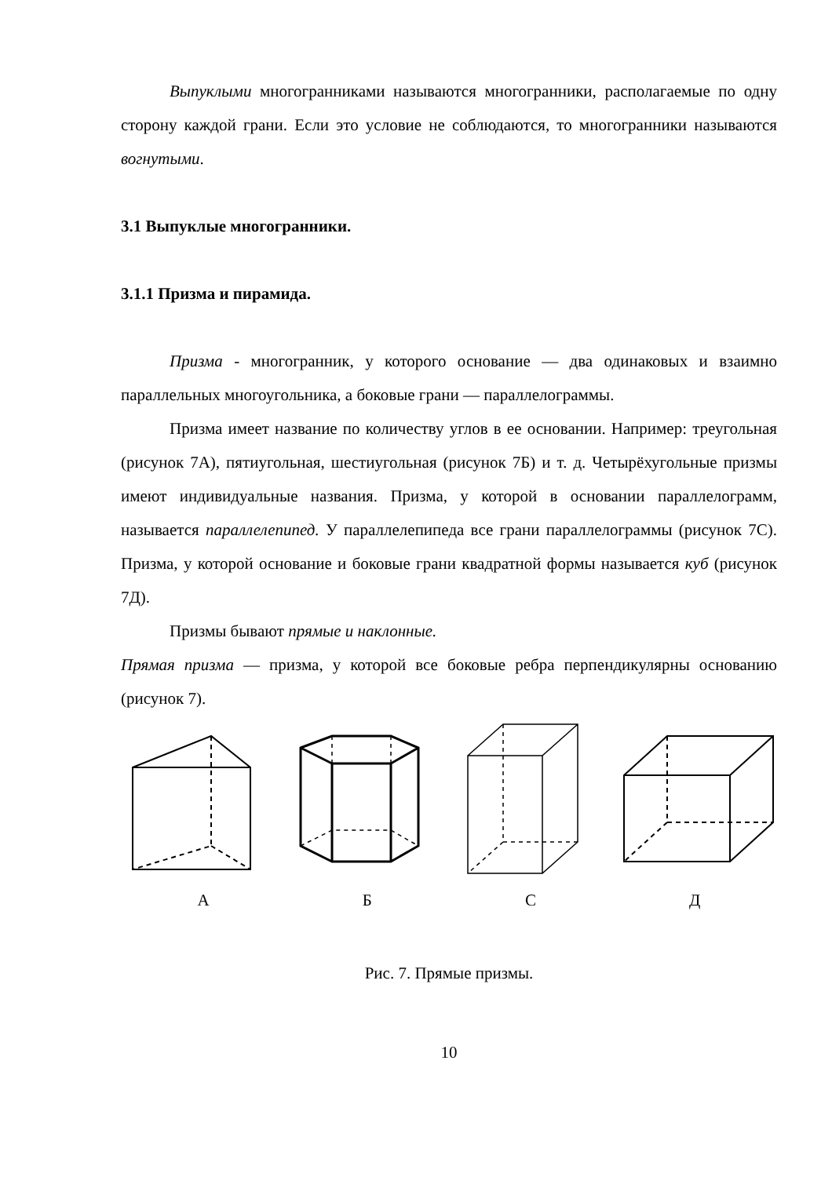Выпуклыми многогранниками называются многогранники, располагаемые по одну сторону каждой грани. Если это условие не соблюдаются, то многогранники называются вогнутыми.
3.1 Выпуклые многогранники.
3.1.1 Призма и пирамида.
Призма - многогранник, у которого основание — два одинаковых и взаимно параллельных многоугольника, а боковые грани — параллелограммы.
Призма имеет название по количеству углов в ее основании. Например: треугольная (рисунок 7А), пятиугольная, шестиугольная (рисунок 7Б) и т. д. Четырёхугольные призмы имеют индивидуальные названия. Призма, у которой в основании параллелограмм, называется параллелепипед. У параллелепипеда все грани параллелограммы (рисунок 7С). Призма, у которой основание и боковые грани квадратной формы называется куб (рисунок 7Д).
Призмы бывают прямые и наклонные.
Прямая призма — призма, у которой все боковые ребра перпендикулярны основанию (рисунок 7).
А Б С Д
Рис. 7. Прямые призмы.
10